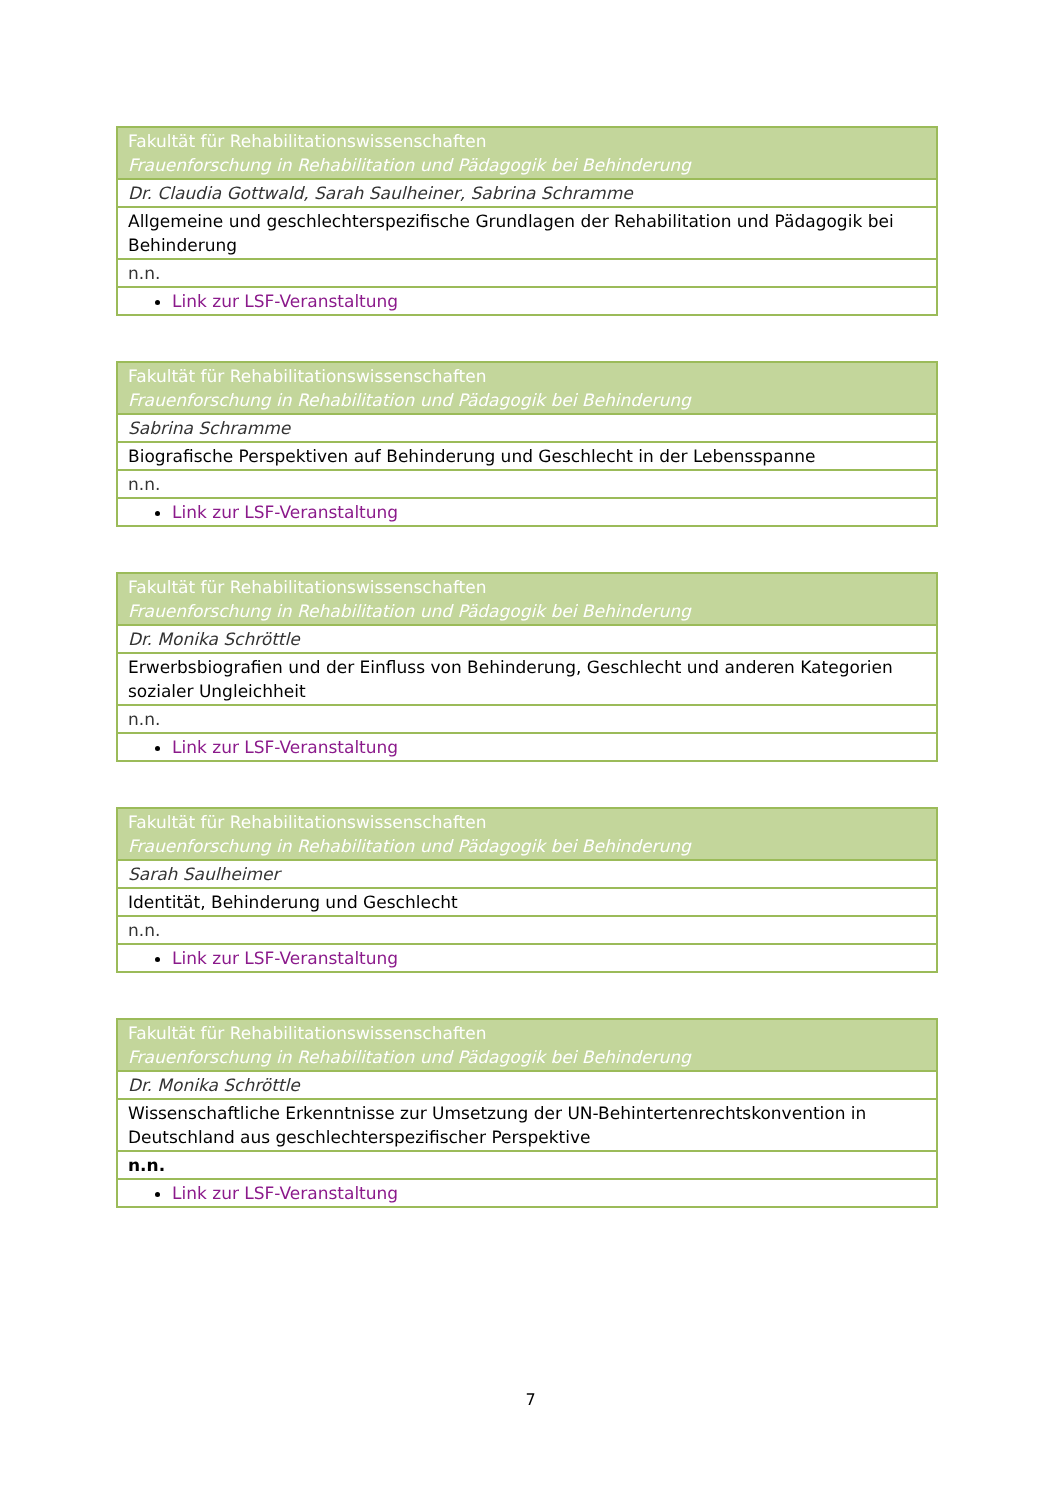| Fakultät für Rehabilitationswissenschaften Frauenforschung in Rehabilitation und Pädagogik bei Behinderung |
| Dr. Claudia Gottwald, Sarah Saulheiner, Sabrina Schramme |
| Allgemeine und geschlechterspezifische Grundlagen der Rehabilitation und Pädagogik bei Behinderung |
| n.n. |
| Link zur LSF-Veranstaltung |
| Fakultät für Rehabilitationswissenschaften Frauenforschung in Rehabilitation und Pädagogik bei Behinderung |
| Sabrina Schramme |
| Biografische Perspektiven auf Behinderung und Geschlecht in der Lebensspanne |
| n.n. |
| Link zur LSF-Veranstaltung |
| Fakultät für Rehabilitationswissenschaften Frauenforschung in Rehabilitation und Pädagogik bei Behinderung |
| Dr. Monika Schröttle |
| Erwerbsbiografien und der Einfluss von Behinderung, Geschlecht und anderen Kategorien sozialer Ungleichheit |
| n.n. |
| Link zur LSF-Veranstaltung |
| Fakultät für Rehabilitationswissenschaften Frauenforschung in Rehabilitation und Pädagogik bei Behinderung |
| Sarah Saulheimer |
| Identität, Behinderung und Geschlecht |
| n.n. |
| Link zur LSF-Veranstaltung |
| Fakultät für Rehabilitationswissenschaften Frauenforschung in Rehabilitation und Pädagogik bei Behinderung |
| Dr. Monika Schröttle |
| Wissenschaftliche Erkenntnisse zur Umsetzung der UN-Behintertenrechtskonvention in Deutschland aus geschlechterspezifischer Perspektive |
| n.n. |
| Link zur LSF-Veranstaltung |
7